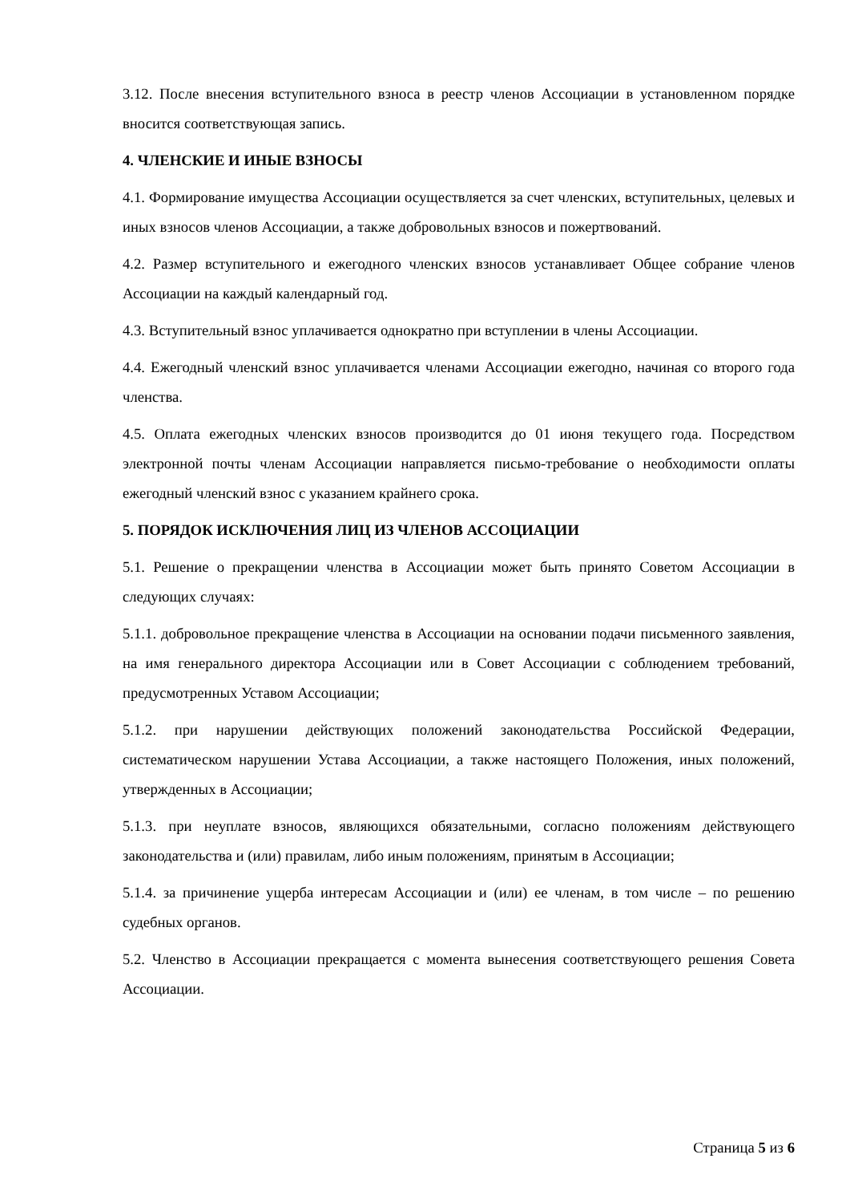3.12. После внесения вступительного взноса в реестр членов Ассоциации в установленном порядке вносится соответствующая запись.
4. ЧЛЕНСКИЕ И ИНЫЕ ВЗНОСЫ
4.1. Формирование имущества Ассоциации осуществляется за счет членских, вступительных, целевых и иных взносов членов Ассоциации, а также добровольных взносов и пожертвований.
4.2. Размер вступительного и ежегодного членских взносов устанавливает Общее собрание членов Ассоциации на каждый календарный год.
4.3. Вступительный взнос уплачивается однократно при вступлении в члены Ассоциации.
4.4. Ежегодный членский взнос уплачивается членами Ассоциации ежегодно, начиная со второго года членства.
4.5. Оплата ежегодных членских взносов производится до 01 июня текущего года. Посредством электронной почты членам Ассоциации направляется письмо-требование о необходимости оплаты ежегодный членский взнос с указанием крайнего срока.
5. ПОРЯДОК ИСКЛЮЧЕНИЯ ЛИЦ ИЗ ЧЛЕНОВ АССОЦИАЦИИ
5.1. Решение о прекращении членства в Ассоциации может быть принято Советом Ассоциации в следующих случаях:
5.1.1. добровольное прекращение членства в Ассоциации на основании подачи письменного заявления, на имя генерального директора Ассоциации или в Совет Ассоциации с соблюдением требований, предусмотренных Уставом Ассоциации;
5.1.2. при нарушении действующих положений законодательства Российской Федерации, систематическом нарушении Устава Ассоциации, а также настоящего Положения, иных положений, утвержденных в Ассоциации;
5.1.3. при неуплате взносов, являющихся обязательными, согласно положениям действующего законодательства и (или) правилам, либо иным положениям, принятым в Ассоциации;
5.1.4. за причинение ущерба интересам Ассоциации и (или) ее членам, в том числе – по решению судебных органов.
5.2. Членство в Ассоциации прекращается с момента вынесения соответствующего решения Совета Ассоциации.
Страница 5 из 6